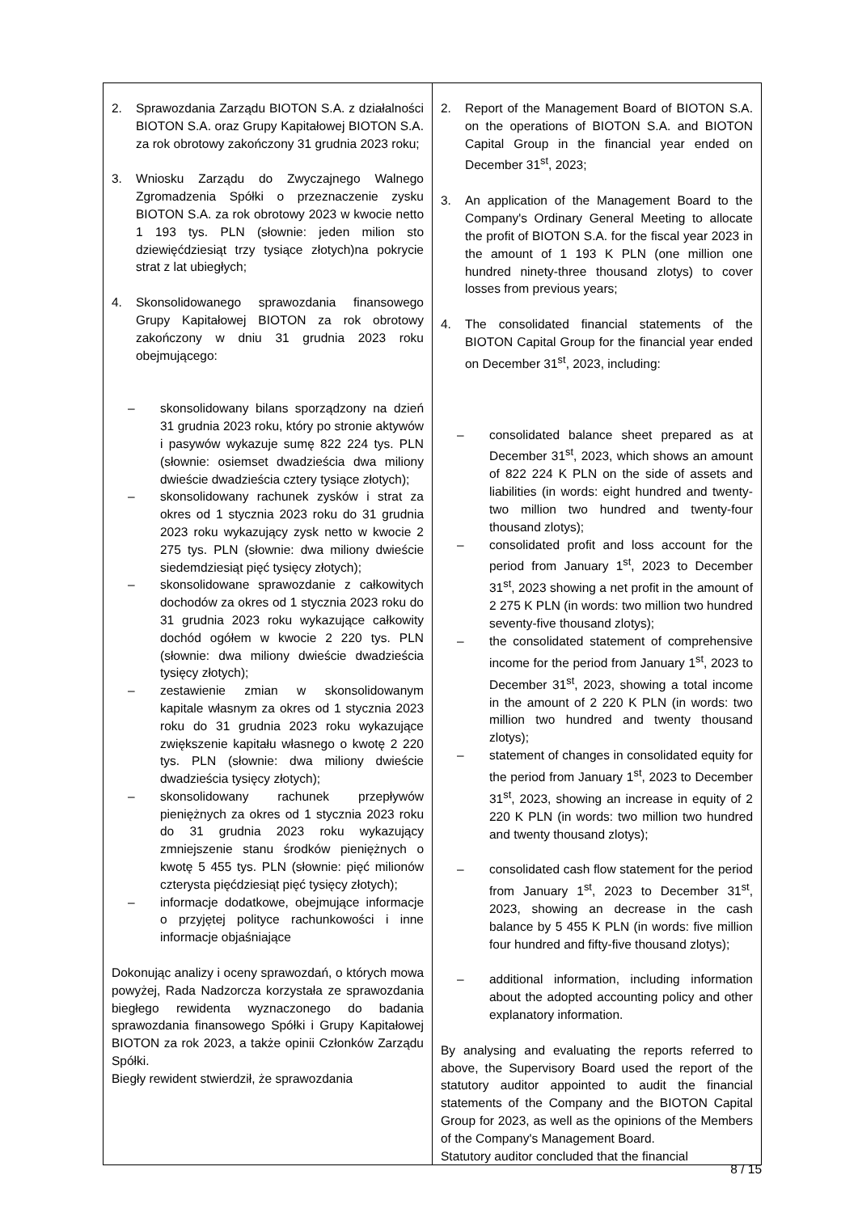| 2. Sprawozdania Zarządu BIOTON S.A. z działalności BIOTON S.A. oraz Grupy Kapitałowej BIOTON S.A. za rok obrotowy zakończony 31 grudnia 2023 roku; 3. Wniosku Zarządu do Zwyczajnego Walnego Zgromadzenia Spółki o przeznaczenie zysku BIOTON S.A. za rok obrotowy 2023 w kwocie netto 1 193 tys. PLN (słownie: jeden milion sto dziewięćdziesiąt trzy tysiące złotych)na pokrycie strat z lat ubiegłych; 4. Skonsolidowanego sprawozdania finansowego Grupy Kapitałowej BIOTON za rok obrotowy zakończony w dniu 31 grudnia 2023 roku obejmującego: – skonsolidowany bilans sporządzony na dzień 31 grudnia 2023 roku, który po stronie aktywów i pasywów wykazuje sumę 822 224 tys. PLN (słownie: osiemset dwadzieścia dwa miliony dwieście dwadzieścia cztery tysiące złotych); – skonsolidowany rachunek zysków i strat za okres od 1 stycznia 2023 roku do 31 grudnia 2023 roku wykazujący zysk netto w kwocie 2 275 tys. PLN (słownie: dwa miliony dwieście siedemdziesiąt pięć tysięcy złotych); – skonsolidowane sprawozdanie z całkowitych dochodów za okres od 1 stycznia 2023 roku do 31 grudnia 2023 roku wykazujące całkowity dochód ogółem w kwocie 2 220 tys. PLN (słownie: dwa miliony dwieście dwadzieścia tysięcy złotych); – zestawienie zmian w skonsolidowanym kapitale własnym za okres od 1 stycznia 2023 roku do 31 grudnia 2023 roku wykazujące zwiększenie kapitału własnego o kwotę 2 220 tys. PLN (słownie: dwa miliony dwieście dwadzieścia tysięcy złotych); – skonsolidowany rachunek przepływów pieniężnych za okres od 1 stycznia 2023 roku do 31 grudnia 2023 roku wykazujący zmniejszenie stanu środków pieniężnych o kwotę 5 455 tys. PLN (słownie: pięć milionów czterysta pięćdziesiąt pięć tysięcy złotych); – informacje dodatkowe, obejmujące informacje o przyjętej polityce rachunkowości i inne informacje objaśniające Dokonując analizy i oceny sprawozdań, o których mowa powyżej, Rada Nadzorcza korzystała ze sprawozdania biegłego rewidenta wyznaczonego do badania sprawozdania finansowego Spółki i Grupy Kapitałowej BIOTON za rok 2023, a także opinii Członków Zarządu Spółki. Biegły rewident stwierdził, że sprawozdania | 2. Report of the Management Board of BIOTON S.A. on the operations of BIOTON S.A. and BIOTON Capital Group in the financial year ended on December 31<sup>st</sup>, 2023; 3. An application of the Management Board to the Company's Ordinary General Meeting to allocate the profit of BIOTON S.A. for the fiscal year 2023 in the amount of 1 193 K PLN (one million one hundred ninety-three thousand zlotys) to cover losses from previous years; 4. The consolidated financial statements of the BIOTON Capital Group for the financial year ended on December 31<sup>st</sup>, 2023, including: – consolidated balance sheet prepared as at December 31<sup>st</sup>, 2023, which shows an amount of 822 224 K PLN on the side of assets and liabilities (in words: eight hundred and twenty-two million two hundred and twenty-four thousand zlotys); – consolidated profit and loss account for the period from January 1<sup>st</sup>, 2023 to December 31<sup>st</sup>, 2023 showing a net profit in the amount of 2 275 K PLN (in words: two million two hundred seventy-five thousand zlotys); – the consolidated statement of comprehensive income for the period from January 1<sup>st</sup>, 2023 to December 31<sup>st</sup>, 2023, showing a total income in the amount of 2 220 K PLN (in words: two million two hundred and twenty thousand zlotys); – statement of changes in consolidated equity for the period from January 1<sup>st</sup>, 2023 to December 31<sup>st</sup>, 2023, showing an increase in equity of 2 220 K PLN (in words: two million two hundred and twenty thousand zlotys); – consolidated cash flow statement for the period from January 1<sup>st</sup>, 2023 to December 31<sup>st</sup>, 2023, showing an decrease in the cash balance by 5 455 K PLN (in words: five million four hundred and fifty-five thousand zlotys); – additional information, including information about the adopted accounting policy and other explanatory information. By analysing and evaluating the reports referred to above, the Supervisory Board used the report of the statutory auditor appointed to audit the financial statements of the Company and the BIOTON Capital Group for 2023, as well as the opinions of the Members of the Company's Management Board. Statutory auditor concluded that the financial |
8 / 15